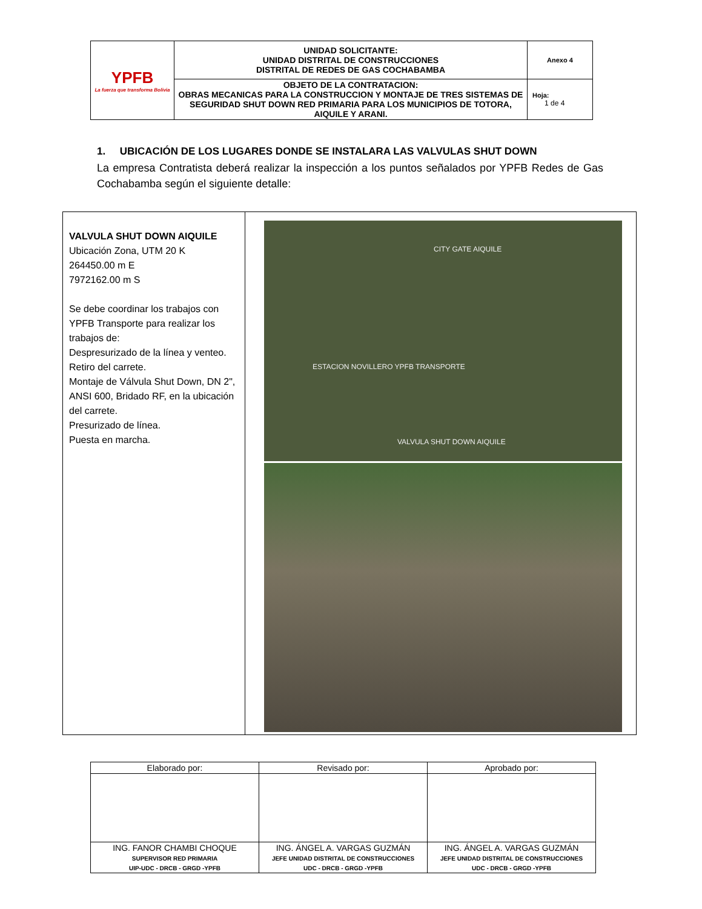| YPFB La fuerza que transforma Bolivia | UNIDAD SOLICITANTE: UNIDAD DISTRITAL DE CONSTRUCCIONES DISTRITAL DE REDES DE GAS COCHABAMBA | Anexo 4 |
| | OBJETO DE LA CONTRATACION: OBRAS MECANICAS PARA LA CONSTRUCCION Y MONTAJE DE TRES SISTEMAS DE SEGURIDAD SHUT DOWN RED PRIMARIA PARA LOS MUNICIPIOS DE TOTORA, AIQUILE Y ARANI. | Hoja: 1 de 4 |
1. UBICACIÓN DE LOS LUGARES DONDE SE INSTALARA LAS VALVULAS SHUT DOWN
La empresa Contratista deberá realizar la inspección a los puntos señalados por YPFB Redes de Gas Cochabamba según el siguiente detalle:
| VALVULA SHUT DOWN AIQUILE Ubicación Zona, UTM 20 K 264450.00 m E 7972162.00 m S Se debe coordinar los trabajos con YPFB Transporte para realizar los trabajos de: Despresurizado de la línea y venteo. Retiro del carrete. Montaje de Válvula Shut Down, DN 2", ANSI 600, Bridado RF, en la ubicación del carrete. Presurizado de línea. Puesta en marcha. | CITY GATE AIQUILE ESTACION NOVILLERO YPFB TRANSPORTE VALVULA SHUT DOWN AIQUILE |
| Elaborado por: | Revisado por: | Aprobado por: |
| ING. FANOR CHAMBI CHOQUE SUPERVISOR RED PRIMARIA UIP-UDC - DRCB - GRGD -YPFB | ING. ÁNGEL A. VARGAS GUZMÁN JEFE UNIDAD DISTRITAL DE CONSTRUCCIONES UDC - DRCB - GRGD -YPFB | ING. ÁNGEL A. VARGAS GUZMÁN JEFE UNIDAD DISTRITAL DE CONSTRUCCIONES UDC - DRCB - GRGD -YPFB |